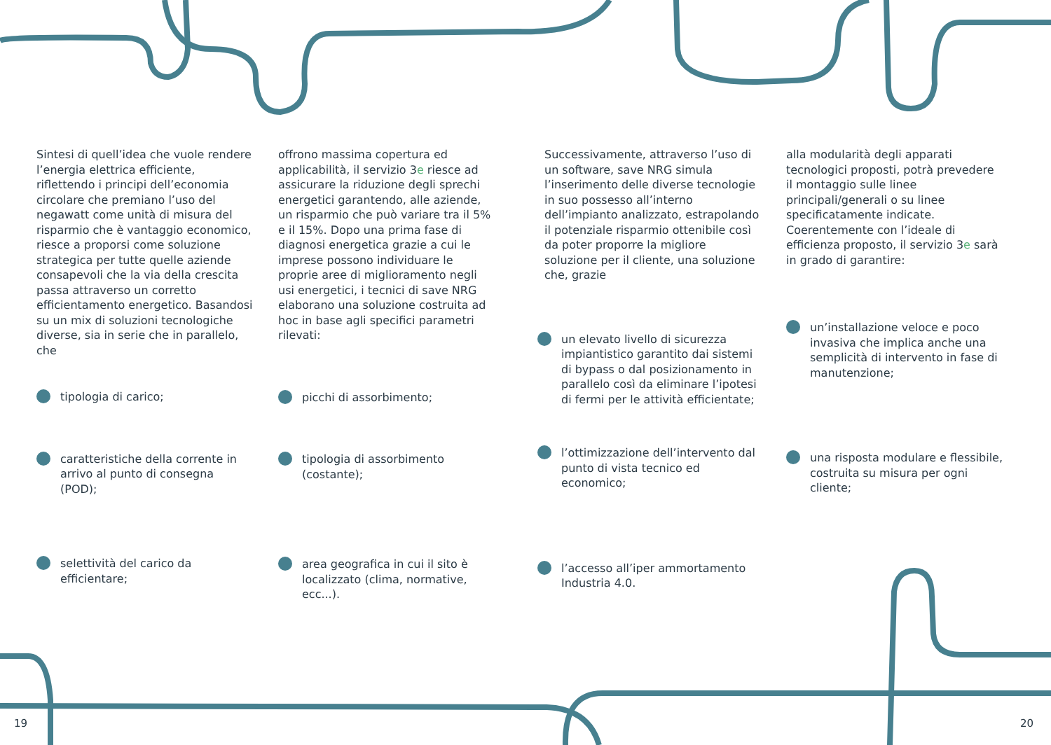Sintesi di quell’idea che vuole rendere l’energia elettrica efficiente, riflettendo i principi dell’economia circolare che premiano l’uso del negawatt come unità di misura del risparmio che è vantaggio economico, riesce a proporsi come soluzione strategica per tutte quelle aziende consapevoli che la via della crescita passa attraverso un corretto efficientamento energetico. Basandosi su un mix di soluzioni tecnologiche diverse, sia in serie che in parallelo, che
tipologia di carico;
caratteristiche della corrente in arrivo al punto di consegna (POD);
selettività del carico da efficientare;
offrono massima copertura ed applicabilità, il servizio 3e riesce ad assicurare la riduzione degli sprechi energetici garantendo, alle aziende, un risparmio che può variare tra il 5% e il 15%. Dopo una prima fase di diagnosi energetica grazie a cui le imprese possono individuare le proprie aree di miglioramento negli usi energetici, i tecnici di save NRG elaborano una soluzione costruita ad hoc in base agli specifici parametri rilevati:
picchi di assorbimento;
tipologia di assorbimento (costante);
area geografica in cui il sito è localizzato (clima, normative, ecc...).
Successivamente, attraverso l’uso di un software, save NRG simula l’inserimento delle diverse tecnologie in suo possesso all’interno dell’impianto analizzato, estrapolando il potenziale risparmio ottenibile così da poter proporre la migliore soluzione per il cliente, una soluzione che, grazie
un elevato livello di sicurezza impiantistico garantito dai sistemi di bypass o dal posizionamento in parallelo così da eliminare l’ipotesi di fermi per le attività efficientate;
l’ottimizzazione dell’intervento dal punto di vista tecnico ed economico;
l’accesso all’iper ammortamento Industria 4.0.
alla modularità degli apparati tecnologici proposti, potrà prevedere il montaggio sulle linee principali/generali o su linee specificatamente indicate. Coerentemente con l’ideale di efficienza proposto, il servizio 3e sarà in grado di garantire:
un’installazione veloce e poco invasiva che implica anche una semplicità di intervento in fase di manutenzione;
una risposta modulare e flessibile, costruita su misura per ogni cliente;
19 20